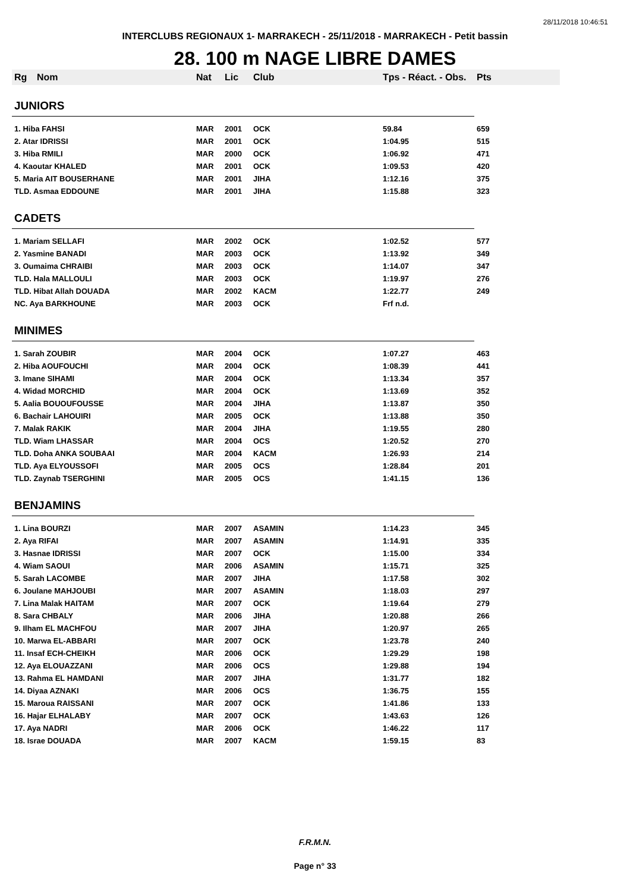28/11/2018 10:46:51
INTERCLUBS REGIONAUX 1- MARRAKECH - 25/11/2018 - MARRAKECH - Petit bassin
28. 100 m NAGE LIBRE DAMES
| Rg | Nom | Nat | Lic | Club | Tps - Réact. - Obs. | Pts |
| --- | --- | --- | --- | --- | --- | --- |
| JUNIORS | | | | | | |
| 1. Hiba FAHSI | | MAR | 2001 | OCK | 59.84 | 659 |
| 2. Atar IDRISSI | | MAR | 2001 | OCK | 1:04.95 | 515 |
| 3. Hiba RMILI | | MAR | 2000 | OCK | 1:06.92 | 471 |
| 4. Kaoutar KHALED | | MAR | 2001 | OCK | 1:09.53 | 420 |
| 5. Maria AIT BOUSERHANE | | MAR | 2001 | JIHA | 1:12.16 | 375 |
| TLD. Asmaa EDDOUNE | | MAR | 2001 | JIHA | 1:15.88 | 323 |
| CADETS | | | | | | |
| 1. Mariam SELLAFI | | MAR | 2002 | OCK | 1:02.52 | 577 |
| 2. Yasmine BANADI | | MAR | 2003 | OCK | 1:13.92 | 349 |
| 3. Oumaima CHRAIBI | | MAR | 2003 | OCK | 1:14.07 | 347 |
| TLD. Hala MALLOULI | | MAR | 2003 | OCK | 1:19.97 | 276 |
| TLD. Hibat Allah DOUADA | | MAR | 2002 | KACM | 1:22.77 | 249 |
| NC. Aya BARKHOUNE | | MAR | 2003 | OCK | Frf n.d. | |
| MINIMES | | | | | | |
| 1. Sarah ZOUBIR | | MAR | 2004 | OCK | 1:07.27 | 463 |
| 2. Hiba AOUFOUCHI | | MAR | 2004 | OCK | 1:08.39 | 441 |
| 3. Imane SIHAMI | | MAR | 2004 | OCK | 1:13.34 | 357 |
| 4. Widad MORCHID | | MAR | 2004 | OCK | 1:13.69 | 352 |
| 5. Aalia BOUOUFOUSSE | | MAR | 2004 | JIHA | 1:13.87 | 350 |
| 6. Bachair LAHOUIRI | | MAR | 2005 | OCK | 1:13.88 | 350 |
| 7. Malak RAKIK | | MAR | 2004 | JIHA | 1:19.55 | 280 |
| TLD. Wiam LHASSAR | | MAR | 2004 | OCS | 1:20.52 | 270 |
| TLD. Doha ANKA SOUBAAI | | MAR | 2004 | KACM | 1:26.93 | 214 |
| TLD. Aya ELYOUSSOFI | | MAR | 2005 | OCS | 1:28.84 | 201 |
| TLD. Zaynab TSERGHINI | | MAR | 2005 | OCS | 1:41.15 | 136 |
| BENJAMINS | | | | | | |
| 1. Lina BOURZI | | MAR | 2007 | ASAMIN | 1:14.23 | 345 |
| 2. Aya RIFAI | | MAR | 2007 | ASAMIN | 1:14.91 | 335 |
| 3. Hasnae IDRISSI | | MAR | 2007 | OCK | 1:15.00 | 334 |
| 4. Wiam SAOUI | | MAR | 2006 | ASAMIN | 1:15.71 | 325 |
| 5. Sarah LACOMBE | | MAR | 2007 | JIHA | 1:17.58 | 302 |
| 6. Joulane MAHJOUBI | | MAR | 2007 | ASAMIN | 1:18.03 | 297 |
| 7. Lina Malak HAITAM | | MAR | 2007 | OCK | 1:19.64 | 279 |
| 8. Sara CHBALY | | MAR | 2006 | JIHA | 1:20.88 | 266 |
| 9. Ilham EL MACHFOU | | MAR | 2007 | JIHA | 1:20.97 | 265 |
| 10. Marwa EL-ABBARI | | MAR | 2007 | OCK | 1:23.78 | 240 |
| 11. Insaf ECH-CHEIKH | | MAR | 2006 | OCK | 1:29.29 | 198 |
| 12. Aya ELOUAZZANI | | MAR | 2006 | OCS | 1:29.88 | 194 |
| 13. Rahma EL HAMDANI | | MAR | 2007 | JIHA | 1:31.77 | 182 |
| 14. Diyaa AZNAKI | | MAR | 2006 | OCS | 1:36.75 | 155 |
| 15. Maroua RAISSANI | | MAR | 2007 | OCK | 1:41.86 | 133 |
| 16. Hajar ELHALABY | | MAR | 2007 | OCK | 1:43.63 | 126 |
| 17. Aya NADRI | | MAR | 2006 | OCK | 1:46.22 | 117 |
| 18. Israe DOUADA | | MAR | 2007 | KACM | 1:59.15 | 83 |
F.R.M.N.
Page n° 33